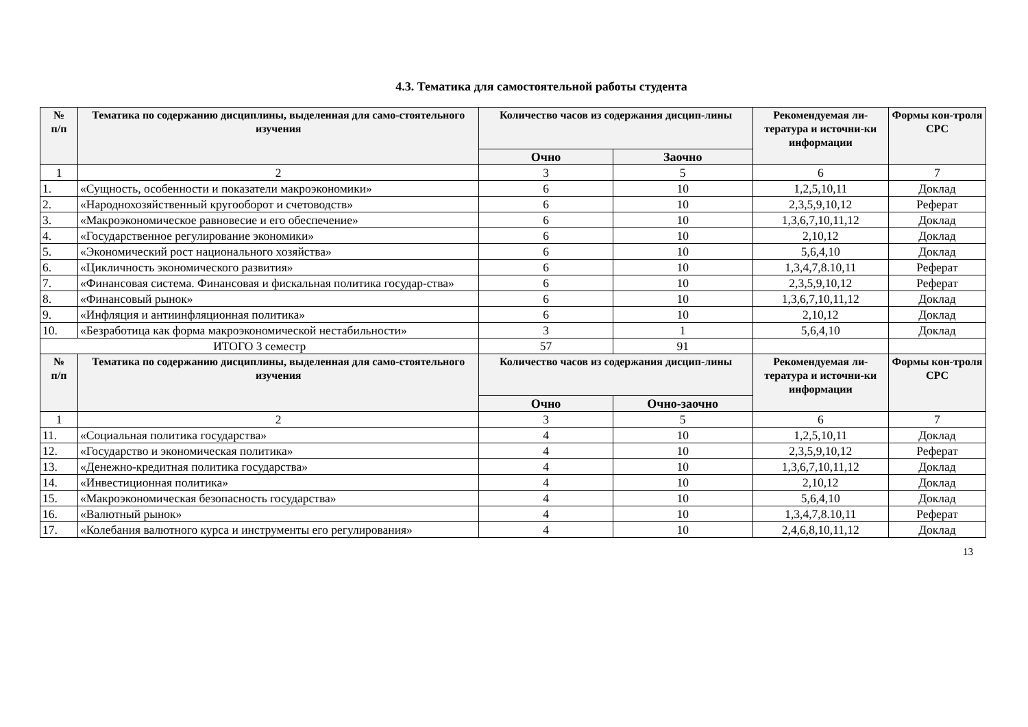4.3. Тематика для самостоятельной работы студента
| № п/п | Тематика по содержанию дисциплины, выделенная для само-стоятельного изучения | Количество часов из содержания дисцип-лины | | Рекомендуемая ли-тература и источни-ки информации | Формы кон-троля СРС |
| --- | --- | --- | --- | --- | --- |
| | | Очно | Заочно | | |
| 1 | 2 | 3 | 5 | 6 | 7 |
| 1. | «Сущность, особенности и показатели макроэкономики» | 6 | 10 | 1,2,5,10,11 | Доклад |
| 2. | «Народнохозяйственный кругооборот и счетоводств» | 6 | 10 | 2,3,5,9,10,12 | Реферат |
| 3. | «Макроэкономическое равновесие и его обеспечение» | 6 | 10 | 1,3,6,7,10,11,12 | Доклад |
| 4. | «Государственное регулирование экономики» | 6 | 10 | 2,10,12 | Доклад |
| 5. | «Экономический рост национального хозяйства» | 6 | 10 | 5,6,4,10 | Доклад |
| 6. | «Цикличность экономического развития» | 6 | 10 | 1,3,4,7,8.10,11 | Реферат |
| 7. | «Финансовая система. Финансовая и фискальная политика государ-ства» | 6 | 10 | 2,3,5,9,10,12 | Реферат |
| 8. | «Финансовый рынок» | 6 | 10 | 1,3,6,7,10,11,12 | Доклад |
| 9. | «Инфляция и антиинфляционная политика» | 6 | 10 | 2,10,12 | Доклад |
| 10. | «Безработица как форма макроэкономической нестабильности» | 3 | 1 | 5,6,4,10 | Доклад |
| ИТОГО 3 семестр | | 57 | 91 | | |
| № п/п | Тематика по содержанию дисциплины, выделенная для само-стоятельного изучения | Количество часов из содержания дисцип-лины | | Рекомендуемая ли-тература и источни-ки информации | Формы кон-троля СРС |
| | | Очно | Очно-заочно | | |
| 1 | 2 | 3 | 5 | 6 | 7 |
| 11. | «Социальная политика государства» | 4 | 10 | 1,2,5,10,11 | Доклад |
| 12. | «Государство и экономическая политика» | 4 | 10 | 2,3,5,9,10,12 | Реферат |
| 13. | «Денежно-кредитная политика государства» | 4 | 10 | 1,3,6,7,10,11,12 | Доклад |
| 14. | «Инвестиционная политика» | 4 | 10 | 2,10,12 | Доклад |
| 15. | «Макроэкономическая безопасность государства» | 4 | 10 | 5,6,4,10 | Доклад |
| 16. | «Валютный рынок» | 4 | 10 | 1,3,4,7,8.10,11 | Реферат |
| 17. | «Колебания валютного курса и инструменты его регулирования» | 4 | 10 | 2,4,6,8,10,11,12 | Доклад |
13